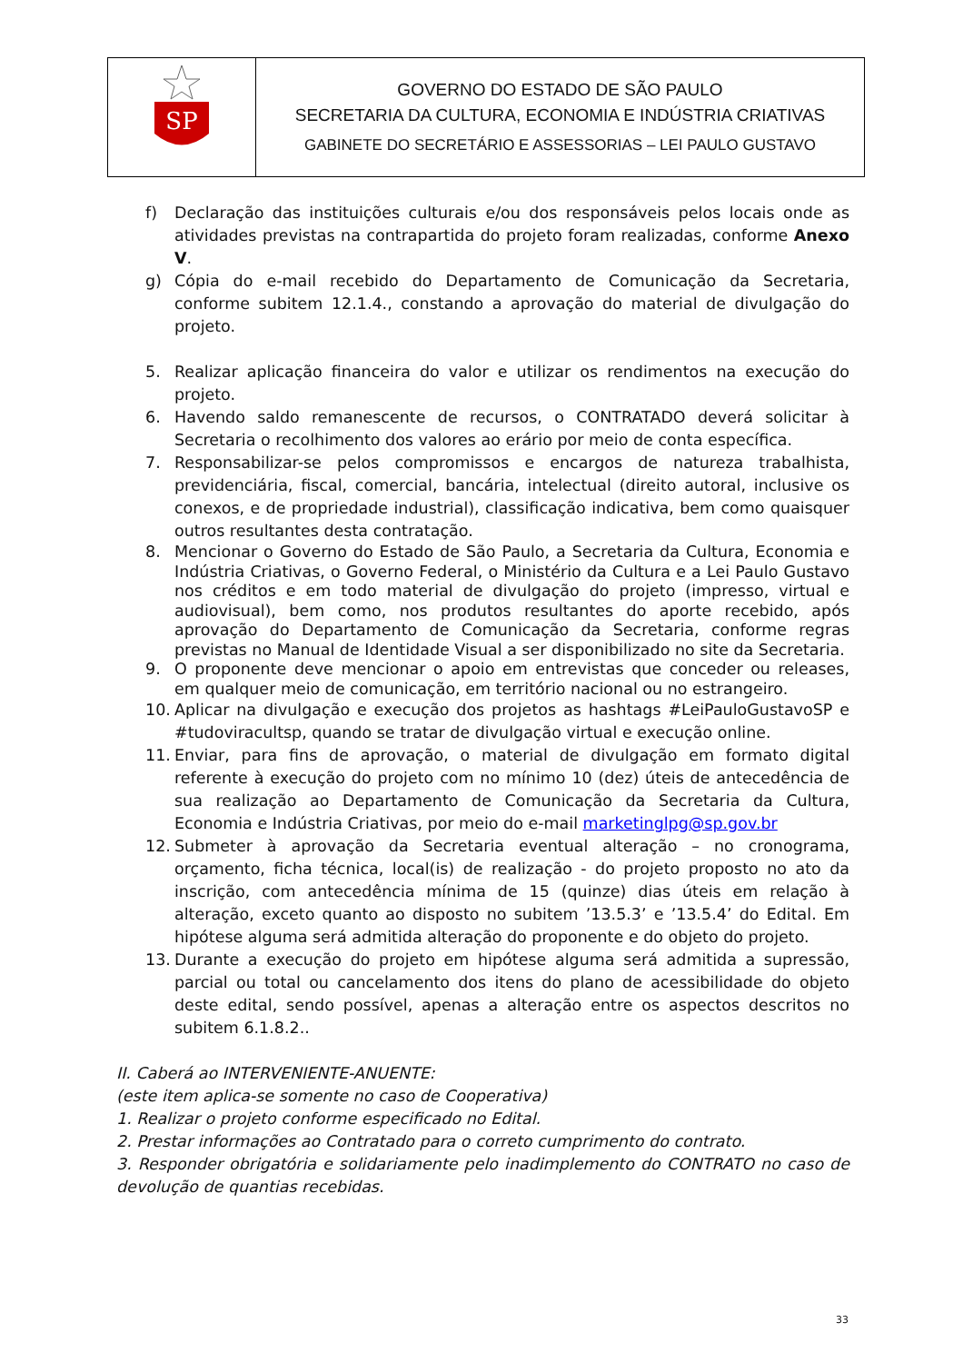| SP | GOVERNO DO ESTADO DE SÃO PAULO SECRETARIA DA CULTURA, ECONOMIA E INDÚSTRIA CRIATIVAS GABINETE DO SECRETÁRIO E ASSESSORIAS – LEI PAULO GUSTAVO |
f) Declaração das instituições culturais e/ou dos responsáveis pelos locais onde as atividades previstas na contrapartida do projeto foram realizadas, conforme Anexo V.
g) Cópia do e-mail recebido do Departamento de Comunicação da Secretaria, conforme subitem 12.1.4., constando a aprovação do material de divulgação do projeto.
5. Realizar aplicação financeira do valor e utilizar os rendimentos na execução do projeto.
6. Havendo saldo remanescente de recursos, o CONTRATADO deverá solicitar à Secretaria o recolhimento dos valores ao erário por meio de conta específica.
7. Responsabilizar-se pelos compromissos e encargos de natureza trabalhista, previdenciária, fiscal, comercial, bancária, intelectual (direito autoral, inclusive os conexos, e de propriedade industrial), classificação indicativa, bem como quaisquer outros resultantes desta contratação.
8. Mencionar o Governo do Estado de São Paulo, a Secretaria da Cultura, Economia e Indústria Criativas, o Governo Federal, o Ministério da Cultura e a Lei Paulo Gustavo nos créditos e em todo material de divulgação do projeto (impresso, virtual e audiovisual), bem como, nos produtos resultantes do aporte recebido, após aprovação do Departamento de Comunicação da Secretaria, conforme regras previstas no Manual de Identidade Visual a ser disponibilizado no site da Secretaria.
9. O proponente deve mencionar o apoio em entrevistas que conceder ou releases, em qualquer meio de comunicação, em território nacional ou no estrangeiro.
10. Aplicar na divulgação e execução dos projetos as hashtags #LeiPauloGustavoSP e #tudoviracultsp, quando se tratar de divulgação virtual e execução online.
11. Enviar, para fins de aprovação, o material de divulgação em formato digital referente à execução do projeto com no mínimo 10 (dez) úteis de antecedência de sua realização ao Departamento de Comunicação da Secretaria da Cultura, Economia e Indústria Criativas, por meio do e-mail marketinglpg@sp.gov.br
12. Submeter à aprovação da Secretaria eventual alteração – no cronograma, orçamento, ficha técnica, local(is) de realização - do projeto proposto no ato da inscrição, com antecedência mínima de 15 (quinze) dias úteis em relação à alteração, exceto quanto ao disposto no subitem ’13.5.3’ e ’13.5.4’ do Edital. Em hipótese alguma será admitida alteração do proponente e do objeto do projeto.
13. Durante a execução do projeto em hipótese alguma será admitida a supressão, parcial ou total ou cancelamento dos itens do plano de acessibilidade do objeto deste edital, sendo possível, apenas a alteração entre os aspectos descritos no subitem 6.1.8.2..
II. Caberá ao INTERVENIENTE-ANUENTE:
(este item aplica-se somente no caso de Cooperativa)
1. Realizar o projeto conforme especificado no Edital.
2. Prestar informações ao Contratado para o correto cumprimento do contrato.
3. Responder obrigatória e solidariamente pelo inadimplemento do CONTRATO no caso de devolução de quantias recebidas.
33